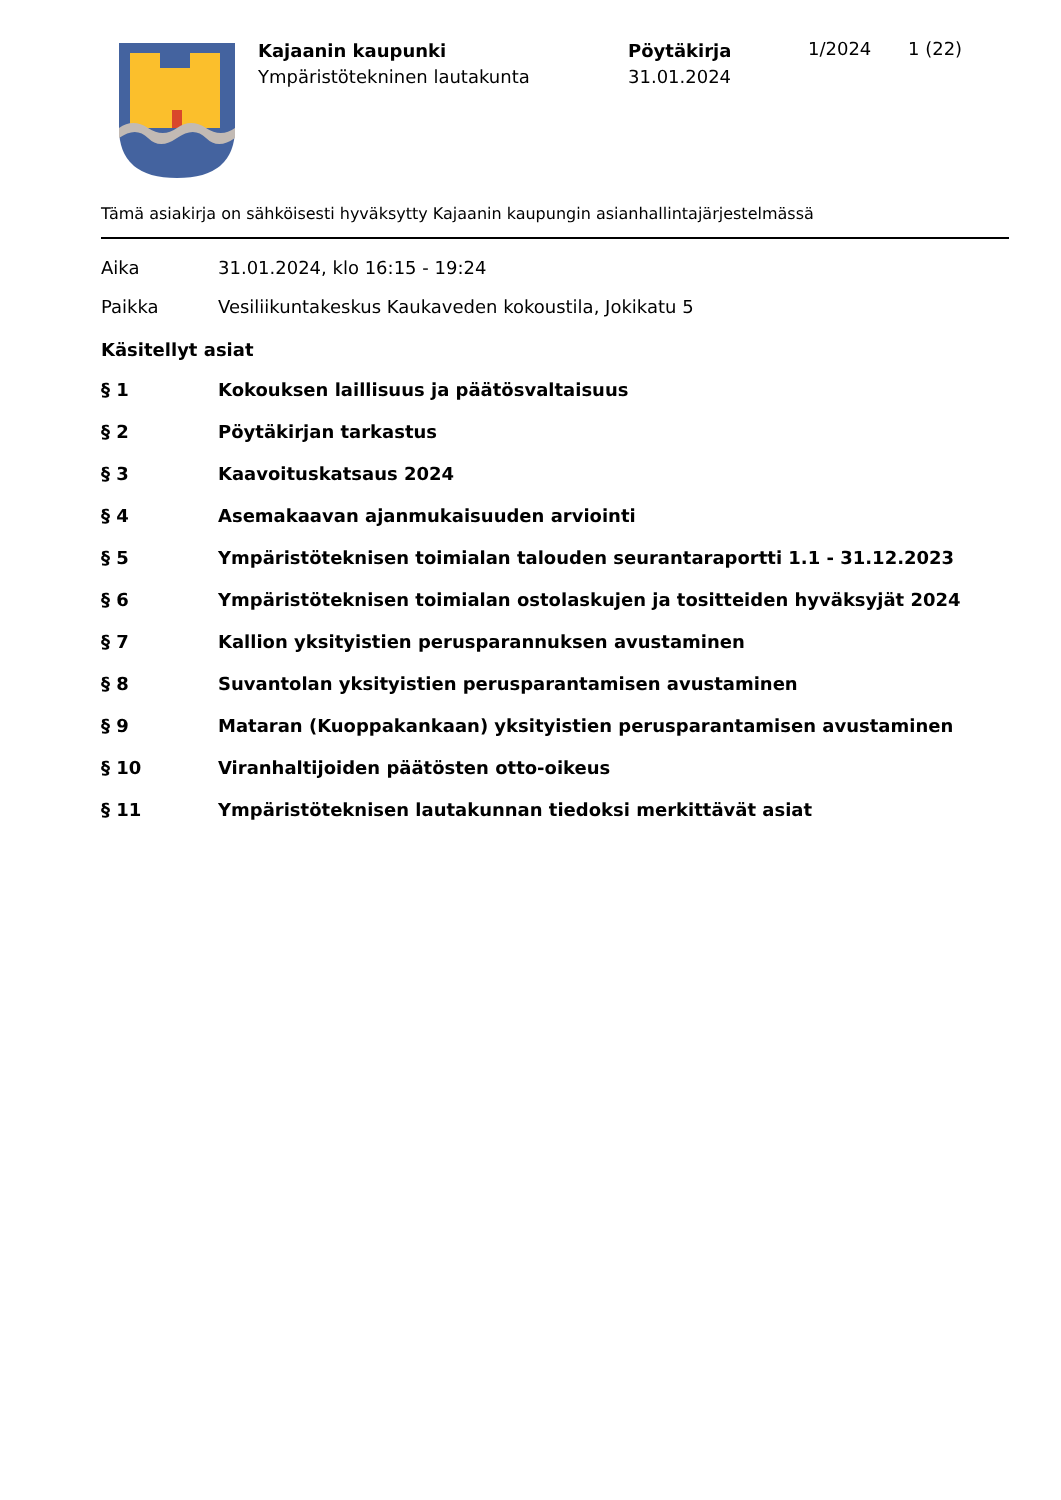Kajaanin kaupunki
Ympäristötekninen lautakunta
Pöytäkirja
31.01.2024
1/2024 1 (22)
Tämä asiakirja on sähköisesti hyväksytty Kajaanin kaupungin asianhallintajärjestelmässä
Aika 31.01.2024, klo 16:15 - 19:24
Paikka Vesiliikuntakeskus Kaukaveden kokoustila, Jokikatu 5
Käsitellyt asiat
§ 1 Kokouksen laillisuus ja päätösvaltaisuus
§ 2 Pöytäkirjan tarkastus
§ 3 Kaavoituskatsaus 2024
§ 4 Asemakaavan ajanmukaisuuden arviointi
§ 5 Ympäristöteknisen toimialan talouden seurantaraportti 1.1 - 31.12.2023
§ 6 Ympäristöteknisen toimialan ostolaskujen ja tositteiden hyväksyjät 2024
§ 7 Kallion yksityistien perusparannuksen avustaminen
§ 8 Suvantolan yksityistien perusparantamisen avustaminen
§ 9 Mataran (Kuoppakankaan) yksityistien perusparantamisen avustaminen
§ 10 Viranhaltijoiden päätösten otto-oikeus
§ 11 Ympäristöteknisen lautakunnan tiedoksi merkittävät asiat